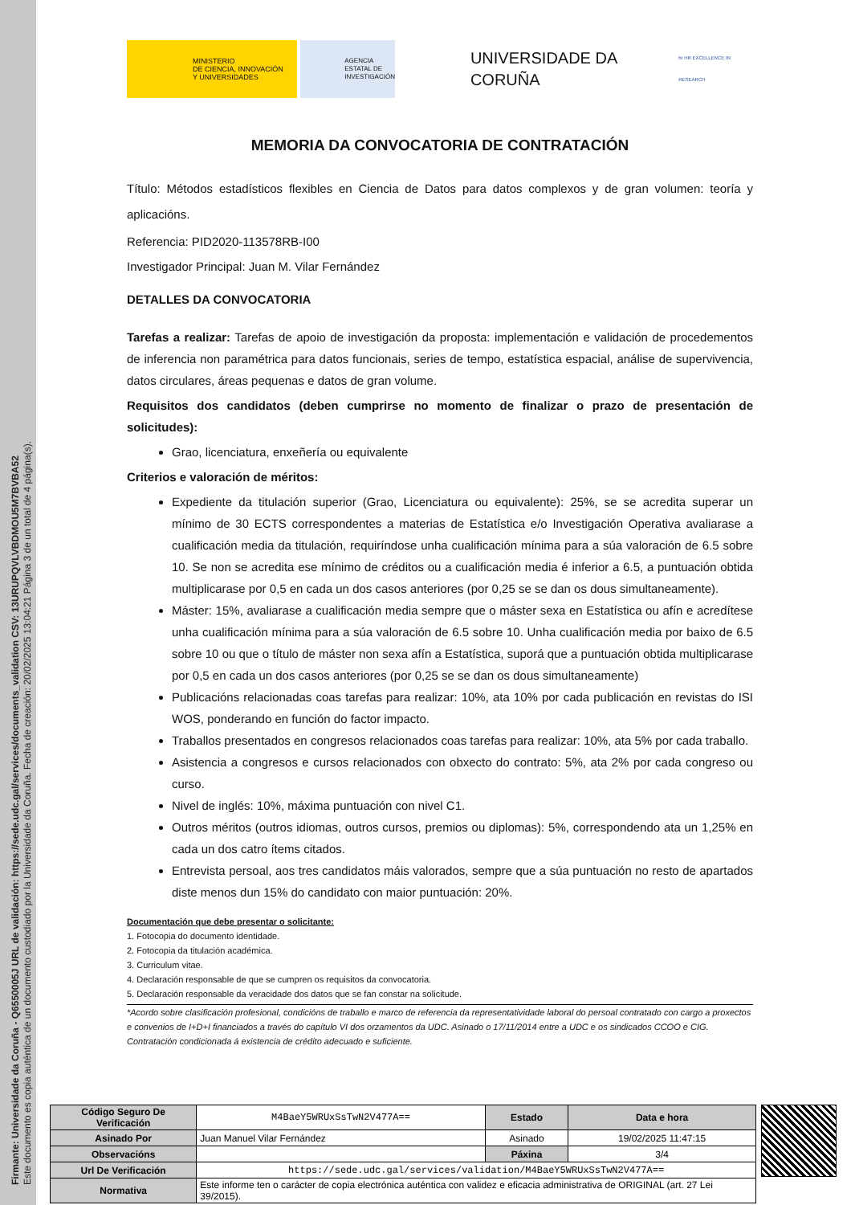Firmante: Universidade da Coruña - Q6550005J URL de validación: https://sede.udc.gal/services/documents_validation CSV: 13URUPQVLVBDMOU5M7BVBA52
Este documento es copia auténtica de un documento custodiado por la Universidade da Coruña. Fecha de creación: 20/02/2025 13:04:21 Página 3 de un total de 4 página(s).
MINISTERIO
DE CIENCIA, INNOVACIÓN
Y UNIVERSIDADES
AGENCIA
ESTATAL DE
INVESTIGACIÓN
UNIVERSIDADE DA CORUÑA
hr HR EXCELLENCE IN RESEARCH
MEMORIA DA CONVOCATORIA DE CONTRATACIÓN
Título: Métodos estadísticos flexibles en Ciencia de Datos para datos complexos y de gran volumen: teoría y aplicacións.
Referencia: PID2020-113578RB-I00
Investigador Principal: Juan M. Vilar Fernández
DETALLES DA CONVOCATORIA
Tarefas a realizar: Tarefas de apoio de investigación da proposta: implementación e validación de procedementos de inferencia non paramétrica para datos funcionais, series de tempo, estatística espacial, análise de supervivencia, datos circulares, áreas pequenas e datos de gran volume.
Requisitos dos candidatos (deben cumprirse no momento de finalizar o prazo de presentación de solicitudes):
Grao, licenciatura, enxeñería ou equivalente
Criterios e valoración de méritos:
Expediente da titulación superior (Grao, Licenciatura ou equivalente): 25%, se se acredita superar un mínimo de 30 ECTS correspondentes a materias de Estatística e/o Investigación Operativa avaliarase a cualificación media da titulación, requiríndose unha cualificación mínima para a súa valoración de 6.5 sobre 10. Se non se acredita ese mínimo de créditos ou a cualificación media é inferior a 6.5, a puntuación obtida multiplicarase por 0,5 en cada un dos casos anteriores (por 0,25 se se dan os dous simultaneamente).
Máster: 15%, avaliarase a cualificación media sempre que o máster sexa en Estatística ou afín e acredítese unha cualificación mínima para a súa valoración de 6.5 sobre 10. Unha cualificación media por baixo de 6.5 sobre 10 ou que o título de máster non sexa afín a Estatística, suporá que a puntuación obtida multiplicarase por 0,5 en cada un dos casos anteriores (por 0,25 se se dan os dous simultaneamente)
Publicacións relacionadas coas tarefas para realizar: 10%, ata 10% por cada publicación en revistas do ISI WOS, ponderando en función do factor impacto.
Traballos presentados en congresos relacionados coas tarefas para realizar: 10%, ata 5% por cada traballo.
Asistencia a congresos e cursos relacionados con obxecto do contrato: 5%, ata 2% por cada congreso ou curso.
Nivel de inglés: 10%, máxima puntuación con nivel C1.
Outros méritos (outros idiomas, outros cursos, premios ou diplomas): 5%, correspondendo ata un 1,25% en cada un dos catro ítems citados.
Entrevista persoal, aos tres candidatos máis valorados, sempre que a súa puntuación no resto de apartados diste menos dun 15% do candidato con maior puntuación: 20%.
Documentación que debe presentar o solicitante:
1. Fotocopia do documento identidade.
2. Fotocopia da titulación académica.
3. Curriculum vitae.
4. Declaración responsable de que se cumpren os requisitos da convocatoria.
5. Declaración responsable da veracidade dos datos que se fan constar na solicitude.
*Acordo sobre clasificación profesional, condicións de traballo e marco de referencia da representatividade laboral do persoal contratado con cargo a proxectos e convenios de I+D+I financiados a través do capítulo VI dos orzamentos da UDC. Asinado o 17/11/2014 entre a UDC e os sindicados CCOO e CIG. Contratación condicionada á existencia de crédito adecuado e suficiente.
| Código Seguro De Verificación | M4BaeY5WRUxSsTwN2V477A== | Estado | Data e hora |
| Asinado Por | Juan Manuel Vilar Fernández | Asinado | 19/02/2025 11:47:15 |
| Observacións | | Páxina | 3/4 |
| Url De Verificación | https://sede.udc.gal/services/validation/M4BaeY5WRUxSsTwN2V477A== | | |
| Normativa | Este informe ten o carácter de copia electrónica auténtica con validez e eficacia administrativa de ORIGINAL (art. 27 Lei 39/2015). | | |